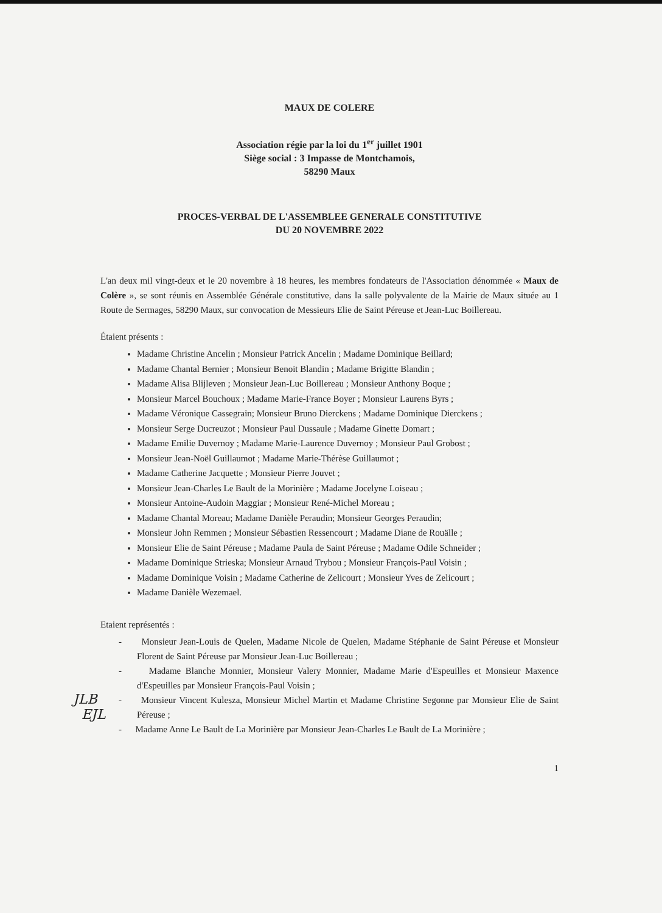MAUX DE COLERE
Association régie par la loi du 1<sup>er</sup> juillet 1901
Siège social : 3 Impasse de Montchamois,
58290 Maux
PROCES-VERBAL DE L'ASSEMBLEE GENERALE CONSTITUTIVE
DU 20 NOVEMBRE 2022
L'an deux mil vingt-deux et le 20 novembre à 18 heures, les membres fondateurs de l'Association dénommée « Maux de Colère », se sont réunis en Assemblée Générale constitutive, dans la salle polyvalente de la Mairie de Maux située au 1 Route de Sermages, 58290 Maux, sur convocation de Messieurs Elie de Saint Péreuse et Jean-Luc Boillereau.
Étaient présents :
Madame Christine Ancelin ; Monsieur Patrick Ancelin ; Madame Dominique Beillard;
Madame Chantal Bernier ; Monsieur Benoit Blandin ; Madame Brigitte Blandin ;
Madame Alisa Blijleven ; Monsieur Jean-Luc Boillereau ; Monsieur Anthony Boque ;
Monsieur Marcel Bouchoux ; Madame Marie-France Boyer ; Monsieur Laurens Byrs ;
Madame Véronique Cassegrain; Monsieur Bruno Dierckens ; Madame Dominique Dierckens ;
Monsieur Serge Ducreuzot ; Monsieur Paul Dussaule ; Madame Ginette Domart ;
Madame Emilie Duvernoy ; Madame Marie-Laurence Duvernoy ; Monsieur Paul Grobost ;
Monsieur Jean-Noël Guillaumot ; Madame Marie-Thérèse Guillaumot ;
Madame Catherine Jacquette ; Monsieur Pierre Jouvet ;
Monsieur Jean-Charles Le Bault de la Morinière ; Madame Jocelyne Loiseau ;
Monsieur Antoine-Audoin Maggiar ; Monsieur René-Michel Moreau ;
Madame Chantal Moreau; Madame Danièle Peraudin; Monsieur Georges Peraudin;
Monsieur John Remmen ; Monsieur Sébastien Ressencourt ; Madame Diane de Rouälle ;
Monsieur Elie de Saint Péreuse ; Madame Paula de Saint Péreuse ; Madame Odile Schneider ;
Madame Dominique Strieska; Monsieur Arnaud Trybou ; Monsieur François-Paul Voisin ;
Madame Dominique Voisin ; Madame Catherine de Zelicourt ; Monsieur Yves de Zelicourt ;
Madame Danièle Wezemael.
Etaient représentés :
- Monsieur Jean-Louis de Quelen, Madame Nicole de Quelen, Madame Stéphanie de Saint Péreuse et Monsieur Florent de Saint Péreuse par Monsieur Jean-Luc Boillereau ;
- Madame Blanche Monnier, Monsieur Valery Monnier, Madame Marie d'Espeuilles et Monsieur Maxence d'Espeuilles par Monsieur François-Paul Voisin ;
- Monsieur Vincent Kulesza, Monsieur Michel Martin et Madame Christine Segonne par Monsieur Elie de Saint Péreuse ;
- Madame Anne Le Bault de La Morinière par Monsieur Jean-Charles Le Bault de La Morinière ;
1
JLB
EJL